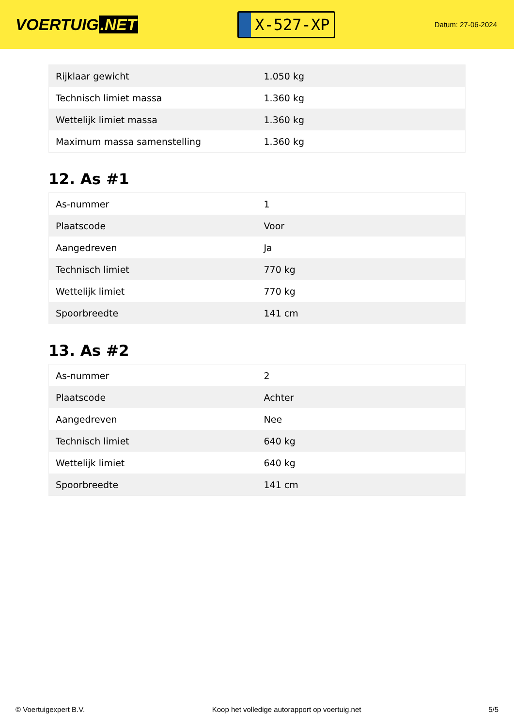VOERTUIG.NET
X-527-XP
Datum: 27-06-2024
| Rijklaar gewicht | 1.050 kg |
| Technisch limiet massa | 1.360 kg |
| Wettelijk limiet massa | 1.360 kg |
| Maximum massa samenstelling | 1.360 kg |
12. As #1
| As-nummer | 1 |
| Plaatscode | Voor |
| Aangedreven | Ja |
| Technisch limiet | 770 kg |
| Wettelijk limiet | 770 kg |
| Spoorbreedte | 141 cm |
13. As #2
| As-nummer | 2 |
| Plaatscode | Achter |
| Aangedreven | Nee |
| Technisch limiet | 640 kg |
| Wettelijk limiet | 640 kg |
| Spoorbreedte | 141 cm |
© Voertuigexpert B.V. Koop het volledige autorapport op voertuig.net 5/5